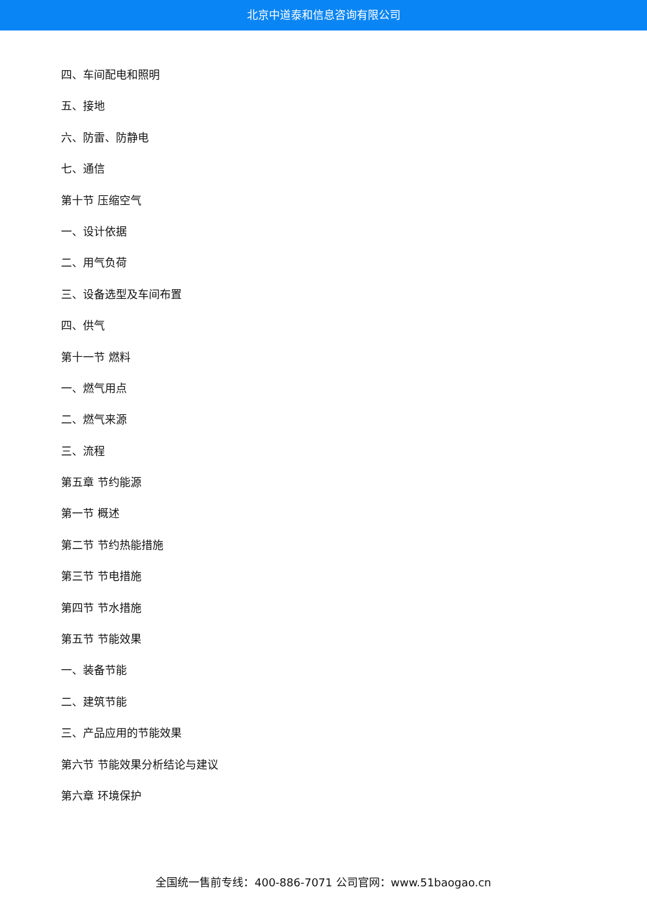北京中道泰和信息咨询有限公司
四、车间配电和照明
五、接地
六、防雷、防静电
七、通信
第十节 压缩空气
一、设计依据
二、用气负荷
三、设备选型及车间布置
四、供气
第十一节 燃料
一、燃气用点
二、燃气来源
三、流程
第五章 节约能源
第一节 概述
第二节 节约热能措施
第三节 节电措施
第四节 节水措施
第五节 节能效果
一、装备节能
二、建筑节能
三、产品应用的节能效果
第六节 节能效果分析结论与建议
第六章 环境保护
全国统一售前专线：400-886-7071 公司官网：www.51baogao.cn